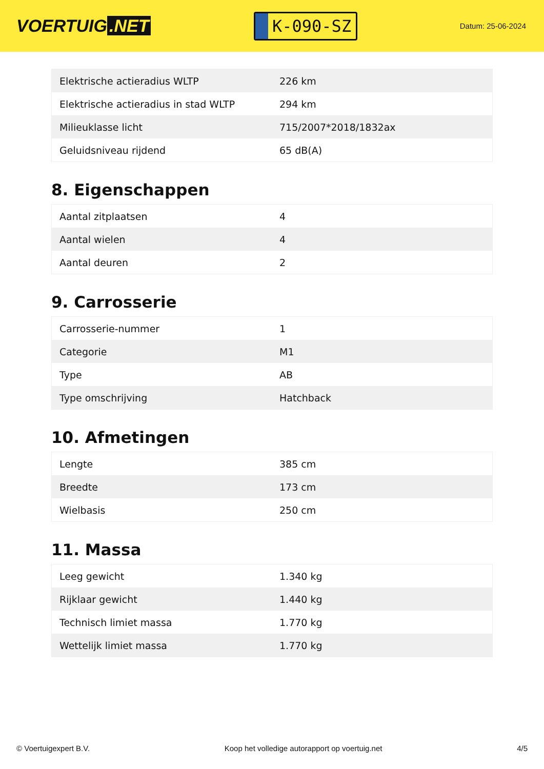VOERTUIG.NET
K-090-SZ
Datum: 25-06-2024
| Elektrische actieradius WLTP | 226 km |
| Elektrische actieradius in stad WLTP | 294 km |
| Milieuklasse licht | 715/2007*2018/1832ax |
| Geluidsniveau rijdend | 65 dB(A) |
8. Eigenschappen
| Aantal zitplaatsen | 4 |
| Aantal wielen | 4 |
| Aantal deuren | 2 |
9. Carrosserie
| Carrosserie-nummer | 1 |
| Categorie | M1 |
| Type | AB |
| Type omschrijving | Hatchback |
10. Afmetingen
| Lengte | 385 cm |
| Breedte | 173 cm |
| Wielbasis | 250 cm |
11. Massa
| Leeg gewicht | 1.340 kg |
| Rijklaar gewicht | 1.440 kg |
| Technisch limiet massa | 1.770 kg |
| Wettelijk limiet massa | 1.770 kg |
© Voertuigexpert B.V. Koop het volledige autorapport op voertuig.net 4/5